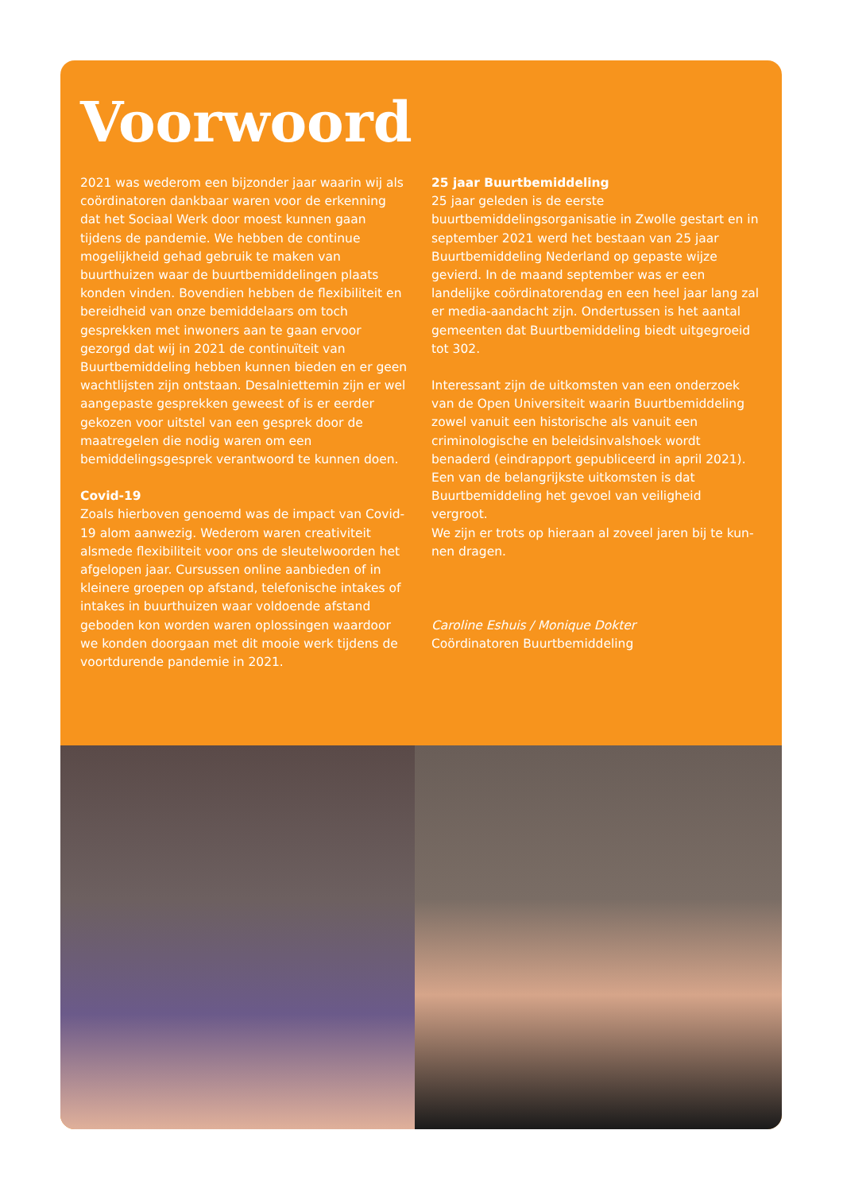Voorwoord
2021 was wederom een bijzonder jaar waarin wij als coördinatoren dankbaar waren voor de erkenning dat het Sociaal Werk door moest kunnen gaan tijdens de pandemie. We hebben de continue mogelijkheid gehad gebruik te maken van buurthuizen waar de buurtbemiddelingen plaats konden vinden. Boven­dien hebben de flexibiliteit en bereidheid van onze bemiddelaars om toch gesprekken met inwoners aan te gaan ervoor gezorgd dat wij in 2021 de continuïteit van Buurtbemiddeling hebben kunnen bieden en er geen wachtlijsten zijn ontstaan. Desalniettemin zijn er wel aangepaste gesprekken geweest of is er eerder gekozen voor uitstel van een gesprek door de maatre­gelen die nodig waren om een bemiddelingsgesprek verantwoord te kunnen doen.
Covid-19
Zoals hierboven genoemd was de impact van Covid-19 alom aanwezig. Wederom waren creativiteit alsmede flexibiliteit voor ons de sleutelwoorden het afgelo­pen jaar. Cursussen online aanbieden of in kleinere groepen op afstand, telefonische intakes of intakes in buurthuizen waar voldoende afstand geboden kon worden waren oplossingen waardoor we konden doorgaan met dit mooie werk tijdens de voortduren­de pandemie in 2021.
25 jaar Buurtbemiddeling
25 jaar geleden is de eerste buurtbemiddelingsorgani­satie in Zwolle gestart en in september 2021 werd het bestaan van 25 jaar Buurtbemiddeling Nederland op gepaste wijze gevierd. In de maand september was er een landelijke coördinatorendag en een heel jaar lang zal er media-aandacht zijn. Ondertussen is het aantal gemeenten dat Buurtbemiddeling biedt uitgegroeid tot 302.
Interessant zijn de uitkomsten van een onderzoek van de Open Universiteit waarin Buurtbemiddeling zowel vanuit een historische als vanuit een criminologische en beleidsinvalshoek wordt benaderd (eindrapport gepubliceerd in april 2021). Een van de belangrijkste uitkomsten is dat Buurtbemiddeling het gevoel van veiligheid vergroot.
We zijn er trots op hieraan al zoveel jaren bij te kun­nen dragen.
Caroline Eshuis / Monique Dokter
Coördinatoren Buurtbemiddeling